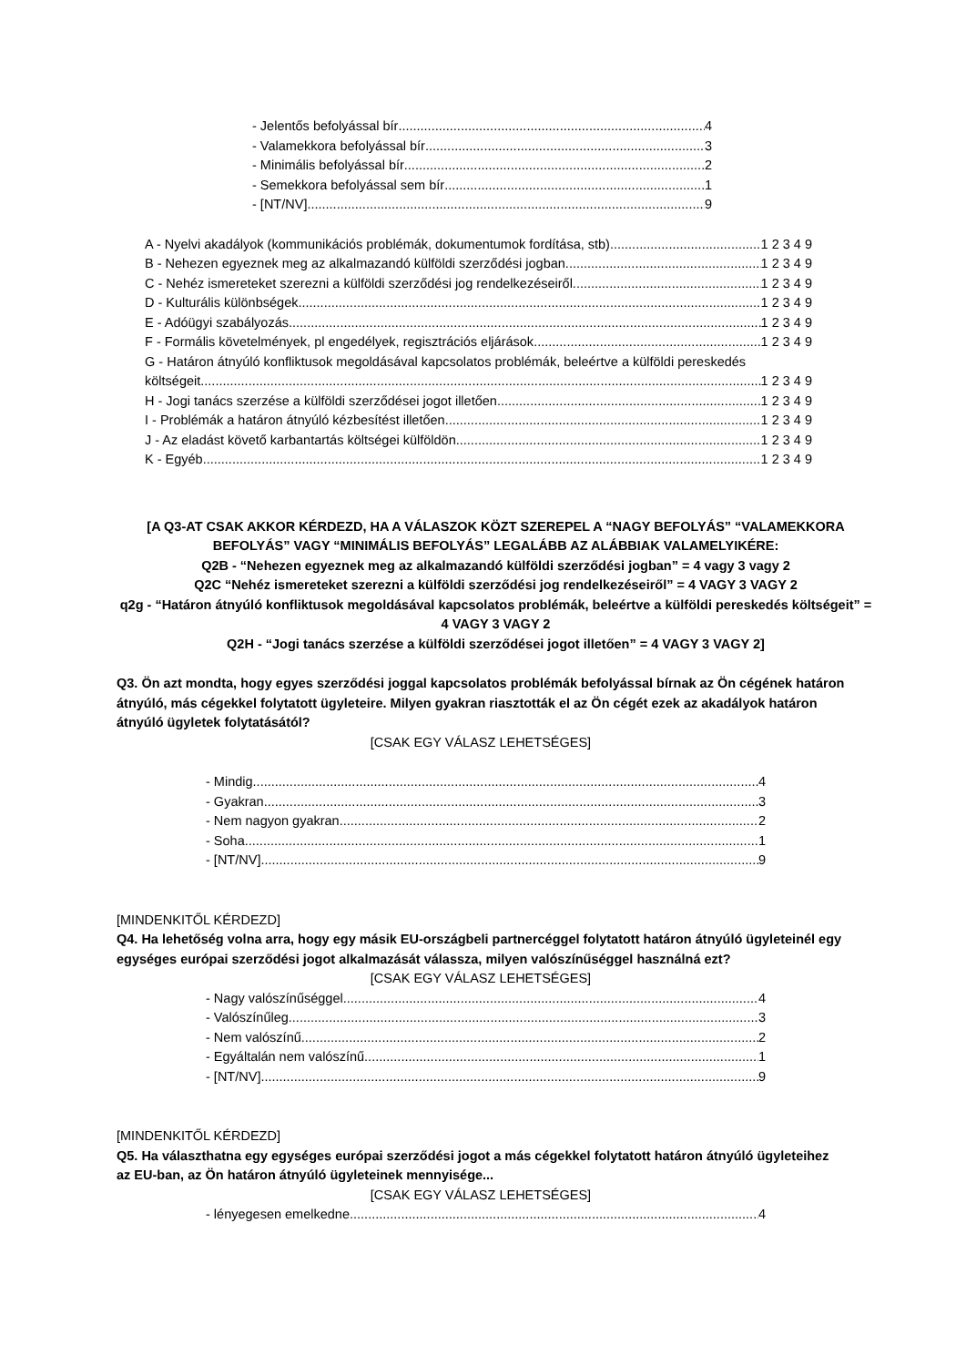- Jelentős befolyással bír 4
- Valamekkora befolyással bír 3
- Minimális befolyással bír 2
- Semekkora befolyással sem bír 1
- [NT/NV] 9
A - Nyelvi akadályok (kommunikációs problémák, dokumentumok fordítása, stb) 1 2 3 4 9
B - Nehezen egyeznek meg az alkalmazandó külföldi szerződési jogban 1 2 3 4 9
C - Nehéz ismereteket szerezni a külföldi szerződési jog rendelkezéseiről 1 2 3 4 9
D - Kulturális különbségek 1 2 3 4 9
E - Adóügyi szabályozás 1 2 3 4 9
F - Formális követelmények, pl engedélyek, regisztrációs eljárások 1 2 3 4 9
G - Határon átnyúló konfliktusok megoldásával kapcsolatos problémák, beleértve a külföldi pereskedés
költségeit 1 2 3 4 9
H - Jogi tanács szerzése a külföldi szerződései jogot illetően 1 2 3 4 9
I - Problémák a határon átnyúló kézbesítést illetően 1 2 3 4 9
J - Az eladást követő karbantartás költségei külföldön 1 2 3 4 9
K - Egyéb 1 2 3 4 9
[A Q3-AT CSAK AKKOR KÉRDEZD, HA A VÁLASZOK KÖZT SZEREPEL A “NAGY BEFOLYÁS” “VALAMEKKORA BEFOLYÁS” VAGY “MINIMÁLIS BEFOLYÁS” LEGALÁBB AZ ALÁBBIAK VALAMELYIKÉRE:
Q2B - “Nehezen egyeznek meg az alkalmazandó külföldi szerződési jogban” = 4 vagy 3 vagy 2
Q2C “Nehéz ismereteket szerezni a külföldi szerződési jog rendelkezéseiről” = 4 VAGY 3 VAGY 2
q2g - “Határon átnyúló konfliktusok megoldásával kapcsolatos problémák, beleértve a külföldi pereskedés költségeit” = 4 VAGY 3 VAGY 2
Q2H - “Jogi tanács szerzése a külföldi szerződései jogot illetően” = 4 VAGY 3 VAGY 2]
Q3. Ön azt mondta, hogy egyes szerződési joggal kapcsolatos problémák befolyással bírnak az Ön cégének határon átnyúló, más cégekkel folytatott ügyleteire. Milyen gyakran riasztották el az Ön cégét ezek az akadályok határon átnyúló ügyletek folytatásától?
[CSAK EGY VÁLASZ LEHETSÉGES]
- Mindig 4
- Gyakran 3
- Nem nagyon gyakran 2
- Soha 1
- [NT/NV] 9
[MINDENKITŐL KÉRDEZD]
Q4. Ha lehetőség volna arra, hogy egy másik EU-országbeli partnercéggel folytatott határon átnyúló ügyleteinél egy egységes európai szerződési jogot alkalmazását válassza, milyen valószínűséggel használná ezt?
[CSAK EGY VÁLASZ LEHETSÉGES]
- Nagy valószínűséggel 4
- Valószínűleg 3
- Nem valószínű 2
- Egyáltalán nem valószínű 1
- [NT/NV] 9
[MINDENKITŐL KÉRDEZD]
Q5. Ha választhatna egy egységes európai szerződési jogot a más cégekkel folytatott határon átnyúló ügyleteihez az EU-ban, az Ön határon átnyúló ügyleteinek mennyisége...
[CSAK EGY VÁLASZ LEHETSÉGES]
- lényegesen emelkedne 4